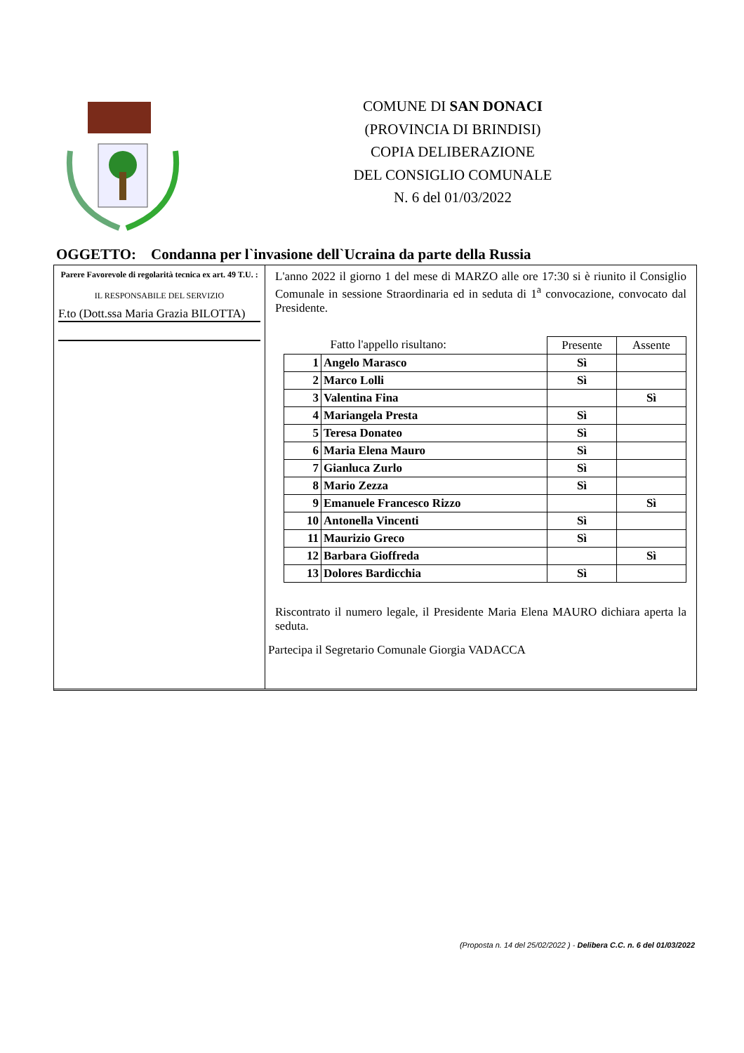COMUNE DI SAN DONACI
(PROVINCIA DI BRINDISI)
COPIA DELIBERAZIONE
DEL CONSIGLIO COMUNALE
N. 6 del 01/03/2022
OGGETTO: Condanna per l`invasione dell`Ucraina da parte della Russia
Parere Favorevole di regolarità tecnica ex art. 49 T.U. :
IL RESPONSABILE DEL SERVIZIO
F.to (Dott.ssa Maria Grazia BILOTTA)
L'anno 2022 il giorno 1 del mese di MARZO alle ore 17:30 si è riunito il Consiglio Comunale in sessione Straordinaria ed in seduta di 1<sup>a</sup> convocazione, convocato dal Presidente.
| Fatto l'appello risultano: | | Presente | Assente |
| 1 | Angelo Marasco | Sì | |
| 2 | Marco Lolli | Sì | |
| 3 | Valentina Fina | | Sì |
| 4 | Mariangela Presta | Sì | |
| 5 | Teresa Donateo | Sì | |
| 6 | Maria Elena Mauro | Sì | |
| 7 | Gianluca Zurlo | Sì | |
| 8 | Mario Zezza | Sì | |
| 9 | Emanuele Francesco Rizzo | | Sì |
| 10 | Antonella Vincenti | Sì | |
| 11 | Maurizio Greco | Sì | |
| 12 | Barbara Gioffreda | | Sì |
| 13 | Dolores Bardicchia | Sì | |
Riscontrato il numero legale, il Presidente Maria Elena MAURO dichiara aperta la seduta.
Partecipa il Segretario Comunale Giorgia VADACCA
(Proposta n. 14 del 25/02/2022 ) - Delibera C.C. n. 6 del 01/03/2022